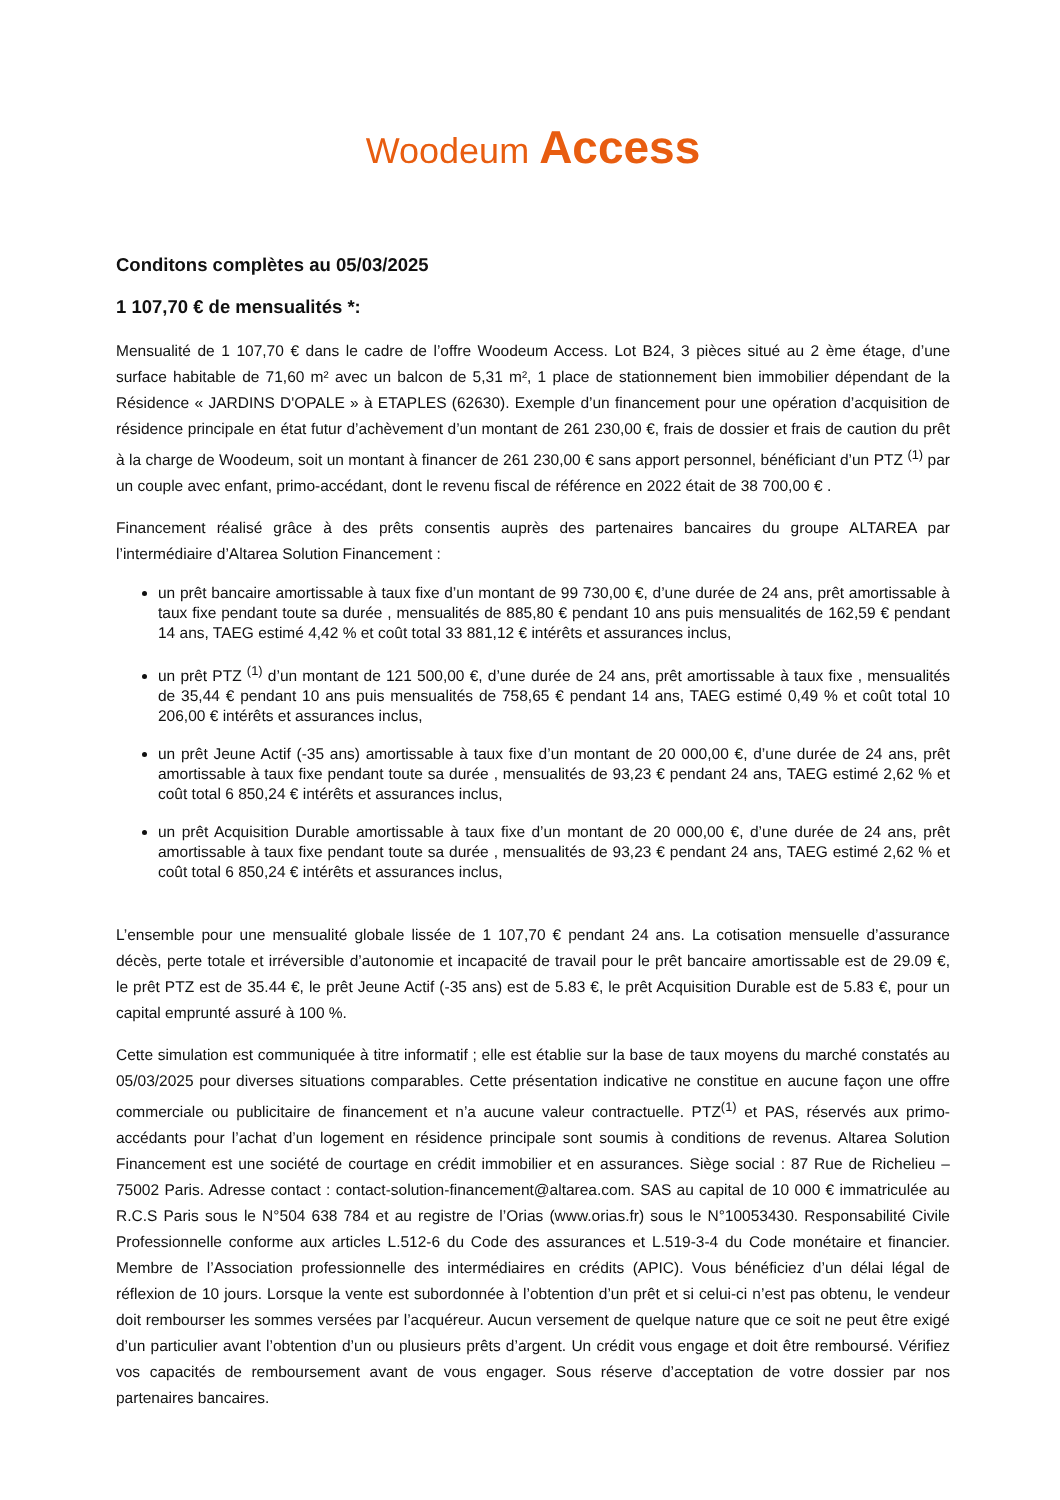Woodeum Access
Conditons complètes au 05/03/2025
1 107,70 € de mensualités *:
Mensualité de 1 107,70 € dans le cadre de l’offre Woodeum Access. Lot B24, 3 pièces situé au 2 ème étage, d’une surface habitable de 71,60 m² avec un balcon de 5,31 m², 1 place de stationnement bien immobilier dépendant de la Résidence « JARDINS D'OPALE » à ETAPLES (62630). Exemple d’un financement pour une opération d’acquisition de résidence principale en état futur d’achèvement d’un montant de 261 230,00 €, frais de dossier et frais de caution du prêt à la charge de Woodeum, soit un montant à financer de 261 230,00 € sans apport personnel, bénéficiant d’un PTZ <sup>(1)</sup> par un couple avec enfant, primo-accédant, dont le revenu fiscal de référence en 2022 était de 38 700,00 € .
Financement réalisé grâce à des prêts consentis auprès des partenaires bancaires du groupe ALTAREA par l’intermédiaire d’Altarea Solution Financement :
un prêt bancaire amortissable à taux fixe d’un montant de 99 730,00 €, d’une durée de 24 ans, prêt amortissable à taux fixe pendant toute sa durée , mensualités de 885,80 € pendant 10 ans puis mensualités de 162,59 € pendant 14 ans, TAEG estimé 4,42 % et coût total 33 881,12 € intérêts et assurances inclus,
un prêt PTZ <sup>(1)</sup> d’un montant de 121 500,00 €, d’une durée de 24 ans, prêt amortissable à taux fixe , mensualités de 35,44 € pendant 10 ans puis mensualités de 758,65 € pendant 14 ans, TAEG estimé 0,49 % et coût total 10 206,00 € intérêts et assurances inclus,
un prêt Jeune Actif (-35 ans) amortissable à taux fixe d’un montant de 20 000,00 €, d’une durée de 24 ans, prêt amortissable à taux fixe pendant toute sa durée , mensualités de 93,23 € pendant 24 ans, TAEG estimé 2,62 % et coût total 6 850,24 € intérêts et assurances inclus,
un prêt Acquisition Durable amortissable à taux fixe d’un montant de 20 000,00 €, d’une durée de 24 ans, prêt amortissable à taux fixe pendant toute sa durée , mensualités de 93,23 € pendant 24 ans, TAEG estimé 2,62 % et coût total 6 850,24 € intérêts et assurances inclus,
L’ensemble pour une mensualité globale lissée de 1 107,70 € pendant 24 ans. La cotisation mensuelle d’assurance décès, perte totale et irréversible d’autonomie et incapacité de travail pour le prêt bancaire amortissable est de 29.09 €, le prêt PTZ est de 35.44 €, le prêt Jeune Actif (-35 ans) est de 5.83 €, le prêt Acquisition Durable est de 5.83 €, pour un capital emprunté assuré à 100 %.
Cette simulation est communiquée à titre informatif ; elle est établie sur la base de taux moyens du marché constatés au 05/03/2025 pour diverses situations comparables. Cette présentation indicative ne constitue en aucune façon une offre commerciale ou publicitaire de financement et n’a aucune valeur contractuelle. PTZ<sup>(1)</sup> et PAS, réservés aux primo-accédants pour l’achat d’un logement en résidence principale sont soumis à conditions de revenus. Altarea Solution Financement est une société de courtage en crédit immobilier et en assurances. Siège social : 87 Rue de Richelieu – 75002 Paris. Adresse contact : contact-solution-financement@altarea.com. SAS au capital de 10 000 € immatriculée au R.C.S Paris sous le N°504 638 784 et au registre de l’Orias (www.orias.fr) sous le N°10053430. Responsabilité Civile Professionnelle conforme aux articles L.512-6 du Code des assurances et L.519-3-4 du Code monétaire et financier. Membre de l’Association professionnelle des intermédiaires en crédits (APIC). Vous bénéficiez d’un délai légal de réflexion de 10 jours. Lorsque la vente est subordonnée à l’obtention d’un prêt et si celui-ci n’est pas obtenu, le vendeur doit rembourser les sommes versées par l’acquéreur. Aucun versement de quelque nature que ce soit ne peut être exigé d’un particulier avant l’obtention d’un ou plusieurs prêts d’argent. Un crédit vous engage et doit être remboursé. Vérifiez vos capacités de remboursement avant de vous engager. Sous réserve d’acceptation de votre dossier par nos partenaires bancaires.